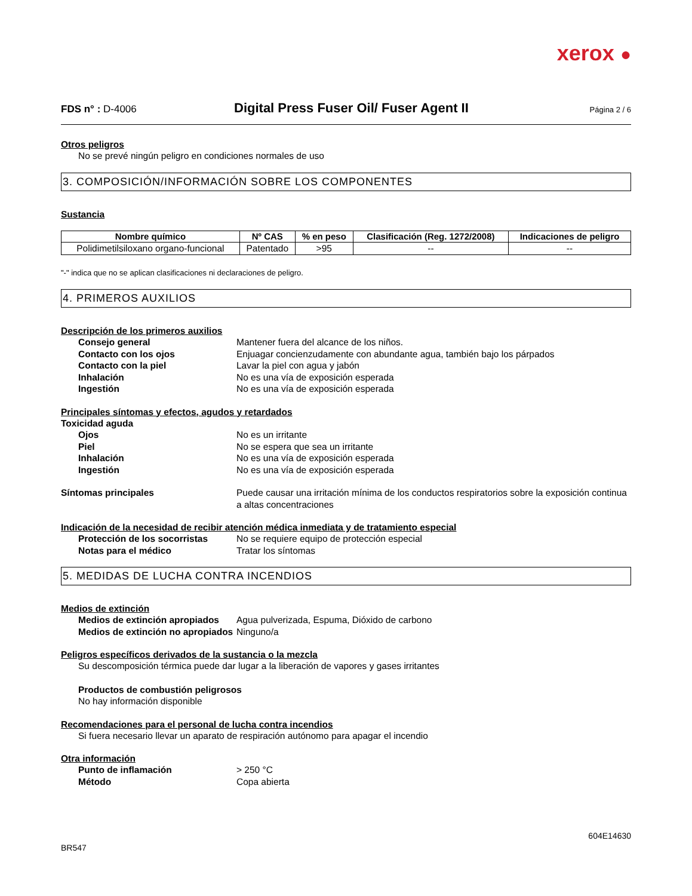xerox ●
FDS n° : D-4006
Digital Press Fuser Oil/ Fuser Agent II
Página 2 / 6
Otros peligros
No se prevé ningún peligro en condiciones normales de uso
3. COMPOSICIÓN/INFORMACIÓN SOBRE LOS COMPONENTES
Sustancia
| Nombre químico | Nº CAS | % en peso | Clasificación (Reg. 1272/2008) | Indicaciones de peligro |
| --- | --- | --- | --- | --- |
| Polidimetilsiloxano organo-funcional | Patentado | >95 | -- | -- |
"-" indica que no se aplican clasificaciones ni declaraciones de peligro.
4. PRIMEROS AUXILIOS
Descripción de los primeros auxilios
Consejo general Mantener fuera del alcance de los niños.
Contacto con los ojos Enjuagar concienzudamente con abundante agua, también bajo los párpados
Contacto con la piel Lavar la piel con agua y jabón
Inhalación No es una vía de exposición esperada
Ingestión No es una vía de exposición esperada
Principales síntomas y efectos, agudos y retardados
Toxicidad aguda
Ojos No es un irritante
Piel No se espera que sea un irritante
Inhalación No es una vía de exposición esperada
Ingestión No es una vía de exposición esperada
Síntomas principales Puede causar una irritación mínima de los conductos respiratorios sobre la exposición continua a altas concentraciones
Indicación de la necesidad de recibir atención médica inmediata y de tratamiento especial
Protección de los socorristas
No se requiere equipo de protección especial
Notas para el médico Tratar los síntomas
5. MEDIDAS DE LUCHA CONTRA INCENDIOS
Medios de extinción
Medios de extinción apropiados
Agua pulverizada, Espuma, Dióxido de carbono
Medios de extinción no apropiados
Ninguno/a
Peligros específicos derivados de la sustancia o la mezcla
Su descomposición térmica puede dar lugar a la liberación de vapores y gases irritantes
Productos de combustión peligrosos
No hay información disponible
Recomendaciones para el personal de lucha contra incendios
Si fuera necesario llevar un aparato de respiración autónomo para apagar el incendio
Otra información
Punto de inflamación > 250 °C
Método Copa abierta
604E14630
BR547